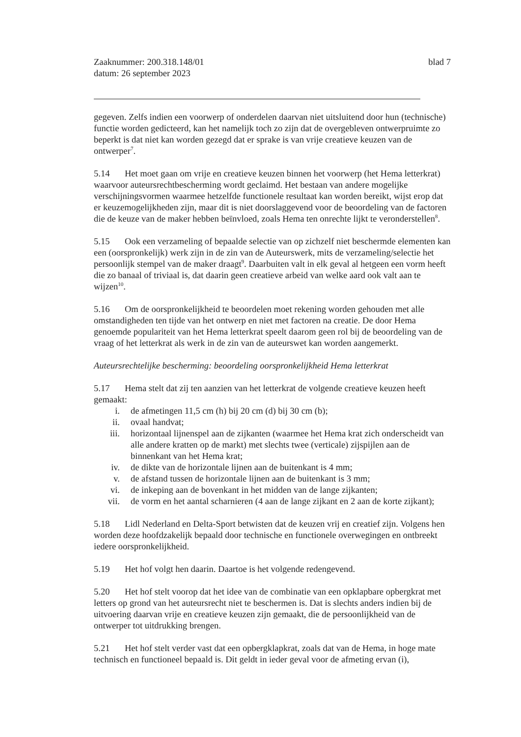Zaaknummer: 200.318.148/01
datum: 26 september 2023
blad 7
gegeven. Zelfs indien een voorwerp of onderdelen daarvan niet uitsluitend door hun (technische) functie worden gedicteerd, kan het namelijk toch zo zijn dat de overgebleven ontwerpruimte zo beperkt is dat niet kan worden gezegd dat er sprake is van vrije creatieve keuzen van de ontwerper<sup>7</sup>.
5.14 Het moet gaan om vrije en creatieve keuzen binnen het voorwerp (het Hema letterkrat) waarvoor auteursrechtbescherming wordt geclaimd. Het bestaan van andere mogelijke verschijningsvormen waarmee hetzelfde functionele resultaat kan worden bereikt, wijst erop dat er keuzemogelijkheden zijn, maar dit is niet doorslaggevend voor de beoordeling van de factoren die de keuze van de maker hebben beïnvloed, zoals Hema ten onrechte lijkt te veronderstellen<sup>8</sup>.
5.15 Ook een verzameling of bepaalde selectie van op zichzelf niet beschermde elementen kan een (oorspronkelijk) werk zijn in de zin van de Auteurswerk, mits de verzameling/selectie het persoonlijk stempel van de maker draagt<sup>9</sup>. Daarbuiten valt in elk geval al hetgeen een vorm heeft die zo banaal of triviaal is, dat daarin geen creatieve arbeid van welke aard ook valt aan te wijzen<sup>10</sup>.
5.16 Om de oorspronkelijkheid te beoordelen moet rekening worden gehouden met alle omstandigheden ten tijde van het ontwerp en niet met factoren na creatie. De door Hema genoemde populariteit van het Hema letterkrat speelt daarom geen rol bij de beoordeling van de vraag of het letterkrat als werk in de zin van de auteurswet kan worden aangemerkt.
Auteursrechtelijke bescherming: beoordeling oorspronkelijkheid Hema letterkrat
5.17 Hema stelt dat zij ten aanzien van het letterkrat de volgende creatieve keuzen heeft gemaakt:
i. de afmetingen 11,5 cm (h) bij 20 cm (d) bij 30 cm (b);
ii. ovaal handvat;
iii. horizontaal lijnenspel aan de zijkanten (waarmee het Hema krat zich onderscheidt van alle andere kratten op de markt) met slechts twee (verticale) zijspijlen aan de binnenkant van het Hema krat;
iv. de dikte van de horizontale lijnen aan de buitenkant is 4 mm;
v. de afstand tussen de horizontale lijnen aan de buitenkant is 3 mm;
vi. de inkeping aan de bovenkant in het midden van de lange zijkanten;
vii. de vorm en het aantal scharnieren (4 aan de lange zijkant en 2 aan de korte zijkant);
5.18 Lidl Nederland en Delta-Sport betwisten dat de keuzen vrij en creatief zijn. Volgens hen worden deze hoofdzakelijk bepaald door technische en functionele overwegingen en ontbreekt iedere oorspronkelijkheid.
5.19 Het hof volgt hen daarin. Daartoe is het volgende redengevend.
5.20 Het hof stelt voorop dat het idee van de combinatie van een opklapbare opbergkrat met letters op grond van het auteursrecht niet te beschermen is. Dat is slechts anders indien bij de uitvoering daarvan vrije en creatieve keuzen zijn gemaakt, die de persoonlijkheid van de ontwerper tot uitdrukking brengen.
5.21 Het hof stelt verder vast dat een opbergklapkrat, zoals dat van de Hema, in hoge mate technisch en functioneel bepaald is. Dit geldt in ieder geval voor de afmeting ervan (i),